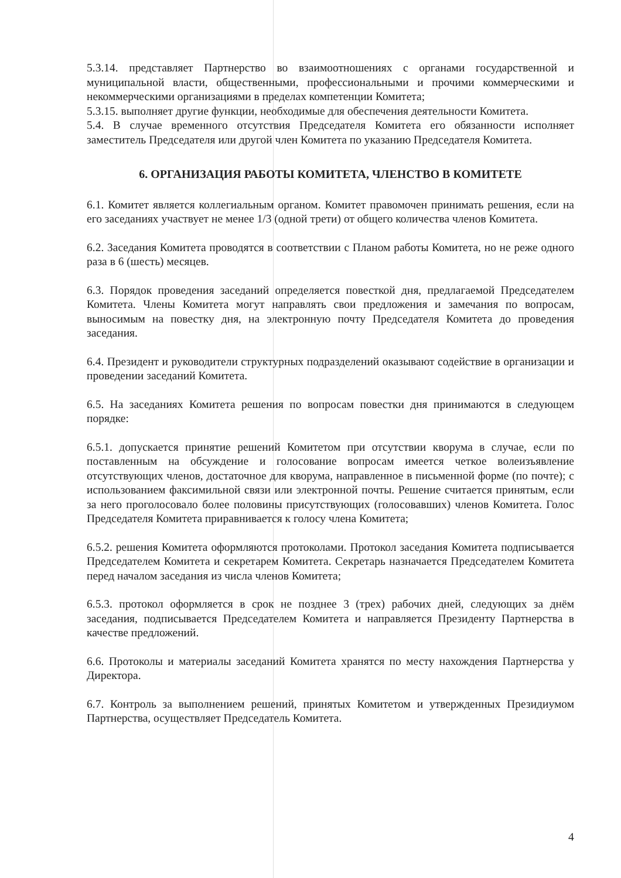5.3.14. представляет Партнерство во взаимоотношениях с органами государственной и муниципальной власти, общественными, профессиональными и прочими коммерческими и некоммерческими организациями в пределах компетенции Комитета;
5.3.15. выполняет другие функции, необходимые для обеспечения деятельности Комитета.
5.4. В случае временного отсутствия Председателя Комитета его обязанности исполняет заместитель Председателя или другой член Комитета по указанию Председателя Комитета.
6. ОРГАНИЗАЦИЯ РАБОТЫ КОМИТЕТА, ЧЛЕНСТВО В КОМИТЕТЕ
6.1. Комитет является коллегиальным органом. Комитет правомочен принимать решения, если на его заседаниях участвует не менее 1/3 (одной трети) от общего количества членов Комитета.
6.2. Заседания Комитета проводятся в соответствии с Планом работы Комитета, но не реже одного раза в 6 (шесть) месяцев.
6.3. Порядок проведения заседаний определяется повесткой дня, предлагаемой Председателем Комитета. Члены Комитета могут направлять свои предложения и замечания по вопросам, выносимым на повестку дня, на электронную почту Председателя Комитета до проведения заседания.
6.4. Президент и руководители структурных подразделений оказывают содействие в организации и проведении заседаний Комитета.
6.5. На заседаниях Комитета решения по вопросам повестки дня принимаются в следующем порядке:
6.5.1. допускается принятие решений Комитетом при отсутствии кворума в случае, если по поставленным на обсуждение и голосование вопросам имеется четкое волеизъявление отсутствующих членов, достаточное для кворума, направленное в письменной форме (по почте); с использованием факсимильной связи или электронной почты. Решение считается принятым, если за него проголосовало более половины присутствующих (голосовавших) членов Комитета. Голос Председателя Комитета приравнивается к голосу члена Комитета;
6.5.2. решения Комитета оформляются протоколами. Протокол заседания Комитета подписывается Председателем Комитета и секретарем Комитета. Секретарь назначается Председателем Комитета перед началом заседания из числа членов Комитета;
6.5.3. протокол оформляется в срок не позднее 3 (трех) рабочих дней, следующих за днём заседания, подписывается Председателем Комитета и направляется Президенту Партнерства в качестве предложений.
6.6. Протоколы и материалы заседаний Комитета хранятся по месту нахождения Партнерства у Директора.
6.7. Контроль за выполнением решений, принятых Комитетом и утвержденных Президиумом Партнерства, осуществляет Председатель Комитета.
4